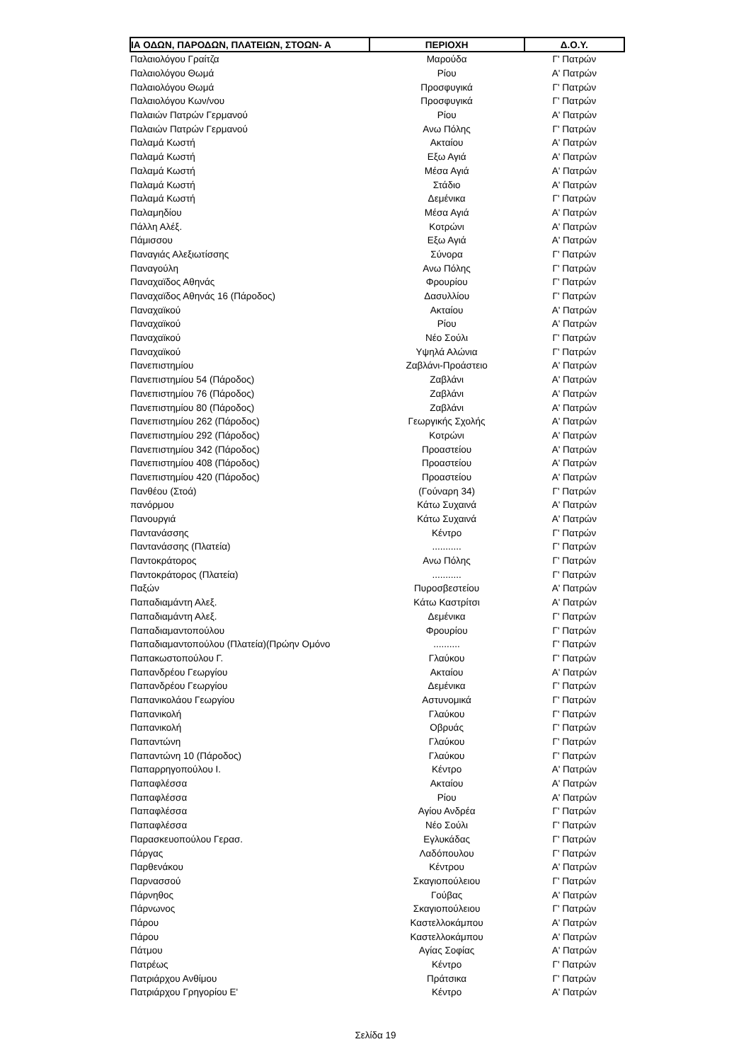| ΙΑ ΟΔΩΝ, ΠΑΡΟΔΩΝ, ΠΛΑΤΕΙΩΝ, ΣΤΟΩΝ- Α | ΠΕΡΙΟΧΗ | Δ.Ο.Υ. |
| --- | --- | --- |
| Παλαιολόγου Γραίτζα | Μαρούδα | Γ' Πατρών |
| Παλαιολόγου Θωμά | Ρίου | Α' Πατρών |
| Παλαιολόγου Θωμά | Προσφυγικά | Γ' Πατρών |
| Παλαιολόγου Κων/νου | Προσφυγικά | Γ' Πατρών |
| Παλαιών Πατρών Γερμανού | Ρίου | Α' Πατρών |
| Παλαιών Πατρών Γερμανού | Ανω Πόλης | Γ' Πατρών |
| Παλαμά Κωστή | Ακταίου | Α' Πατρών |
| Παλαμά Κωστή | Εξω Αγιά | Α' Πατρών |
| Παλαμά Κωστή | Μέσα Αγιά | Α' Πατρών |
| Παλαμά Κωστή | Στάδιο | Α' Πατρών |
| Παλαμά Κωστή | Δεμένικα | Γ' Πατρών |
| Παλαμηδίου | Μέσα Αγιά | Α' Πατρών |
| Πάλλη Αλέξ. | Κοτρώνι | Α' Πατρών |
| Πάμισσου | Εξω Αγιά | Α' Πατρών |
| Παναγιάς Αλεξιωτίσσης | Σύνορα | Γ' Πατρών |
| Παναγούλη | Ανω Πόλης | Γ' Πατρών |
| Παναχαϊδος Αθηνάς | Φρουρίου | Γ' Πατρών |
| Παναχαϊδος Αθηνάς 16 (Πάροδος) | Δασυλλίου | Γ' Πατρών |
| Παναχαϊκού | Ακταίου | Α' Πατρών |
| Παναχαϊκού | Ρίου | Α' Πατρών |
| Παναχαϊκού | Νέο Σούλι | Γ' Πατρών |
| Παναχαϊκού | Υψηλά Αλώνια | Γ' Πατρών |
| Πανεπιστημίου | Ζαβλάνι-Προάστειο | Α' Πατρών |
| Πανεπιστημίου 54 (Πάροδος) | Ζαβλάνι | Α' Πατρών |
| Πανεπιστημίου 76 (Πάροδος) | Ζαβλάνι | Α' Πατρών |
| Πανεπιστημίου 80 (Πάροδος) | Ζαβλάνι | Α' Πατρών |
| Πανεπιστημίου 262 (Πάροδος) | Γεωργικής Σχολής | Α' Πατρών |
| Πανεπιστημίου 292 (Πάροδος) | Κοτρώνι | Α' Πατρών |
| Πανεπιστημίου 342 (Πάροδος) | Προαστείου | Α' Πατρών |
| Πανεπιστημίου 408 (Πάροδος) | Προαστείου | Α' Πατρών |
| Πανεπιστημίου 420 (Πάροδος) | Προαστείου | Α' Πατρών |
| Πανθέου (Στοά) | (Γούναρη 34) | Γ' Πατρών |
| πανόρμου | Κάτω Συχαινά | Α' Πατρών |
| Πανουργιά | Κάτω Συχαινά | Α' Πατρών |
| Παντανάσσης | Κέντρο | Γ' Πατρών |
| Παντανάσσης (Πλατεία) | ........... | Γ' Πατρών |
| Παντοκράτορος | Ανω Πόλης | Γ' Πατρών |
| Παντοκράτορος (Πλατεία) | ........... | Γ' Πατρών |
| Παξών | Πυροσβεστείου | Α' Πατρών |
| Παπαδιαμάντη Αλεξ. | Κάτω Καστρίτσι | Α' Πατρών |
| Παπαδιαμάντη Αλεξ. | Δεμένικα | Γ' Πατρών |
| Παπαδιαμαντοπούλου | Φρουρίου | Γ' Πατρών |
| Παπαδιαμαντοπούλου (Πλατεία)(Πρώην Ομόνο | .......... | Γ' Πατρών |
| Παπακωστοπούλου Γ. | Γλαύκου | Γ' Πατρών |
| Παπανδρέου Γεωργίου | Ακταίου | Α' Πατρών |
| Παπανδρέου Γεωργίου | Δεμένικα | Γ' Πατρών |
| Παπανικολάου Γεωργίου | Αστυνομικά | Γ' Πατρών |
| Παπανικολή | Γλαύκου | Γ' Πατρών |
| Παπανικολή | Οβρυάς | Γ' Πατρών |
| Παπαντώνη | Γλαύκου | Γ' Πατρών |
| Παπαντώνη 10 (Πάροδος) | Γλαύκου | Γ' Πατρών |
| Παπαρρηγοπούλου Ι. | Κέντρο | Α' Πατρών |
| Παπαφλέσσα | Ακταίου | Α' Πατρών |
| Παπαφλέσσα | Ρίου | Α' Πατρών |
| Παπαφλέσσα | Αγίου Ανδρέα | Γ' Πατρών |
| Παπαφλέσσα | Νέο Σούλι | Γ' Πατρών |
| Παρασκευοπούλου Γερασ. | Εγλυκάδας | Γ' Πατρών |
| Πάργας | Λαδόπουλου | Γ' Πατρών |
| Παρθενάκου | Κέντρου | Α' Πατρών |
| Παρνασσού | Σκαγιοπούλειου | Γ' Πατρών |
| Πάρνηθος | Γούβας | Α' Πατρών |
| Πάρνωνος | Σκαγιοπούλειου | Γ' Πατρών |
| Πάρου | Καστελλοκάμπου | Α' Πατρών |
| Πάρου | Καστελλοκάμπου | Α' Πατρών |
| Πάτμου | Αγίας Σοφίας | Α' Πατρών |
| Πατρέως | Κέντρο | Γ' Πατρών |
| Πατριάρχου Ανθίμου | Πράτσικα | Γ' Πατρών |
| Πατριάρχου Γρηγορίου Ε' | Κέντρο | Α' Πατρών |
Σελίδα 19